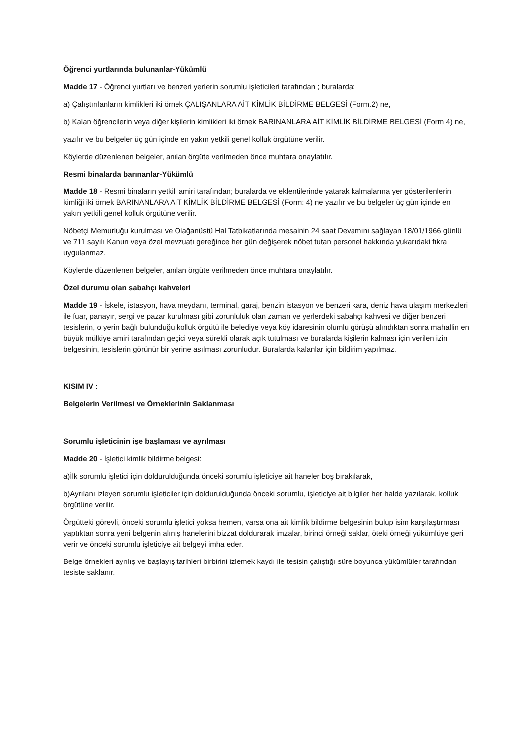Öğrenci yurtlarında bulunanlar-Yükümlü
Madde 17 - Öğrenci yurtları ve benzeri yerlerin sorumlu işleticileri tarafından ; buralarda:
a) Çalıştırılanların kimlikleri iki örnek ÇALIŞANLARA AİT KİMLİK BİLDİRME BELGESİ (Form.2) ne,
b) Kalan öğrencilerin veya diğer kişilerin kimlikleri iki örnek BARINANLARA AİT KİMLİK BİLDİRME BELGESİ (Form 4) ne,
yazılır ve bu belgeler üç gün içinde en yakın yetkili genel kolluk örgütüne verilir.
Köylerde düzenlenen belgeler, anılan örgüte verilmeden önce muhtara onaylatılır.
Resmi binalarda barınanlar-Yükümlü
Madde 18 - Resmi binaların yetkili amiri tarafından; buralarda ve eklentilerinde yatarak kalmalarına yer gösterilenlerin kimliği iki örnek BARINANLARA AİT KİMLİK BİLDİRME BELGESİ (Form: 4) ne yazılır ve bu belgeler üç gün içinde en yakın yetkili genel kolluk örgütüne verilir.
Nöbetçi Memurluğu kurulması ve Olağanüstü Hal Tatbikatlarında mesainin 24 saat Devamını sağlayan 18/01/1966 günlü ve 711 sayılı Kanun veya özel mevzuatı gereğince her gün değişerek nöbet tutan personel hakkında yukarıdaki fıkra uygulanmaz.
Köylerde düzenlenen belgeler, anılan örgüte verilmeden önce muhtara onaylatılır.
Özel durumu olan sabahçı kahveleri
Madde 19 - İskele, istasyon, hava meydanı, terminal, garaj, benzin istasyon ve benzeri kara, deniz hava ulaşım merkezleri ile fuar, panayır, sergi ve pazar kurulması gibi zorunluluk olan zaman ve yerlerdeki sabahçı kahvesi ve diğer benzeri tesislerin, o yerin bağlı bulunduğu kolluk örgütü ile belediye veya köy idaresinin olumlu görüşü alındıktan sonra mahallin en büyük mülkiye amiri tarafından geçici veya sürekli olarak açık tutulması ve buralarda kişilerin kalması için verilen izin belgesinin, tesislerin görünür bir yerine asılması zorunludur. Buralarda kalanlar için bildirim yapılmaz.
KISIM IV :
Belgelerin Verilmesi ve Örneklerinin Saklanması
Sorumlu işleticinin işe başlaması ve ayrılması
Madde 20 - İşletici kimlik bildirme belgesi:
a)İlk sorumlu işletici için doldurulduğunda önceki sorumlu işleticiye ait haneler boş bırakılarak,
b)Ayrılanı izleyen sorumlu işleticiler için doldurulduğunda önceki sorumlu, işleticiye ait bilgiler her halde yazılarak, kolluk örgütüne verilir.
Örgütteki görevli, önceki sorumlu işletici yoksa hemen, varsa ona ait kimlik bildirme belgesinin bulup isim karşılaştırması yaptıktan sonra yeni belgenin alınış hanelerini bizzat doldurarak imzalar, birinci örneği saklar, öteki örneği yükümlüye geri verir ve önceki sorumlu işleticiye ait belgeyi imha eder.
Belge örnekleri ayrılış ve başlayış tarihleri birbirini izlemek kaydı ile tesisin çalıştığı süre boyunca yükümlüler tarafından tesiste saklanır.